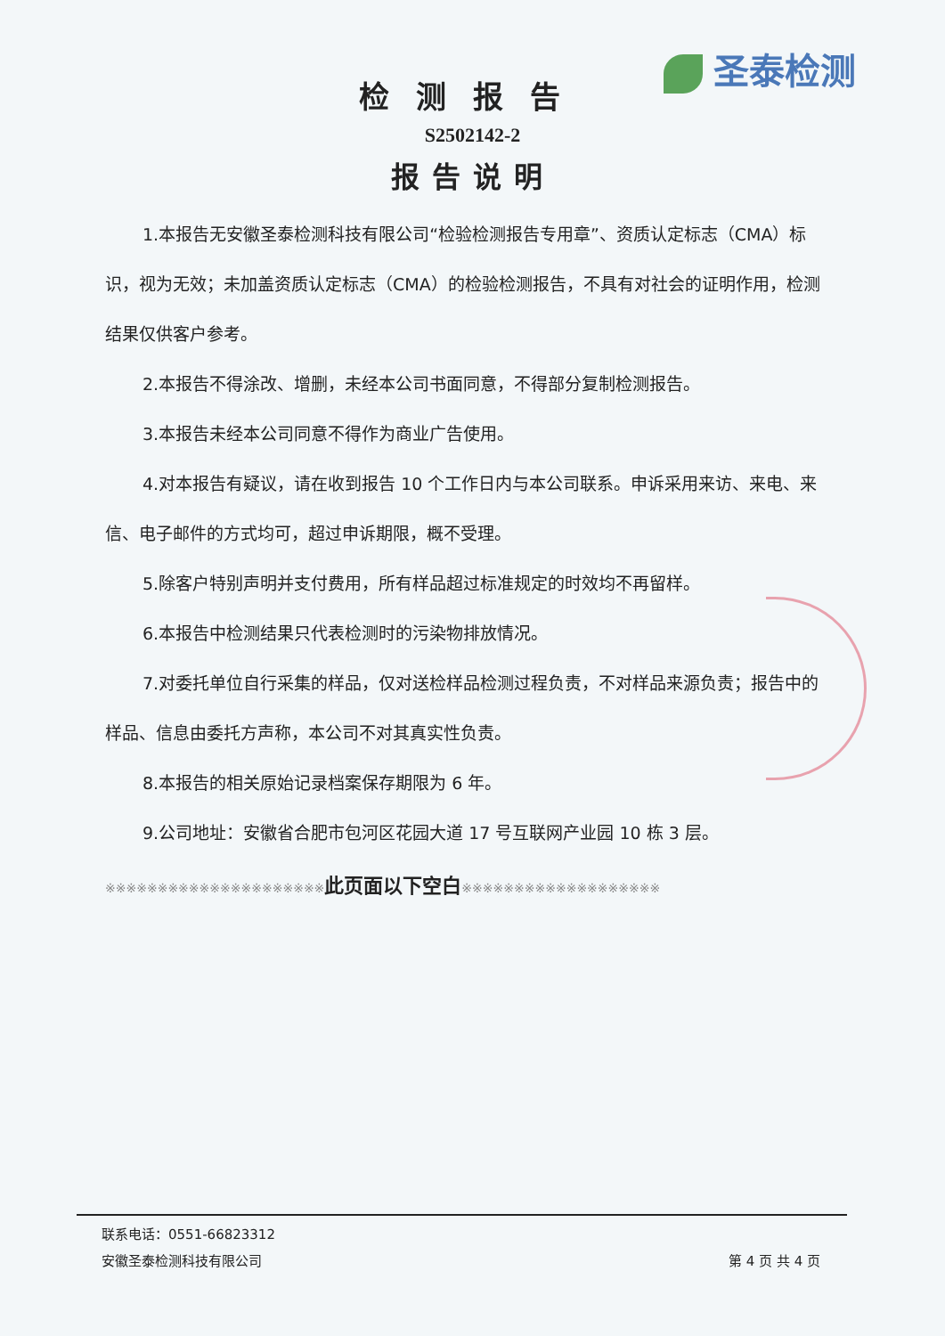圣泰检测
检测报告
S2502142-2
报告说明
1.本报告无安徽圣泰检测科技有限公司“检验检测报告专用章”、资质认定标志（CMA）标识，视为无效；未加盖资质认定标志（CMA）的检验检测报告，不具有对社会的证明作用，检测结果仅供客户参考。
2.本报告不得涂改、增删，未经本公司书面同意，不得部分复制检测报告。
3.本报告未经本公司同意不得作为商业广告使用。
4.对本报告有疑议，请在收到报告 10 个工作日内与本公司联系。申诉采用来访、来电、来信、电子邮件的方式均可，超过申诉期限，概不受理。
5.除客户特别声明并支付费用，所有样品超过标准规定的时效均不再留样。
6.本报告中检测结果只代表检测时的污染物排放情况。
7.对委托单位自行采集的样品，仅对送检样品检测过程负责，不对样品来源负责；报告中的样品、信息由委托方声称，本公司不对其真实性负责。
8.本报告的相关原始记录档案保存期限为 6 年。
9.公司地址：安徽省合肥市包河区花园大道 17 号互联网产业园 10 栋 3 层。
※※※※※※※※※※※※※※※※※※※※※此页面以下空白※※※※※※※※※※※※※※※※※※※
联系电话：0551-66823312
安徽圣泰检测科技有限公司
第 4 页 共 4 页